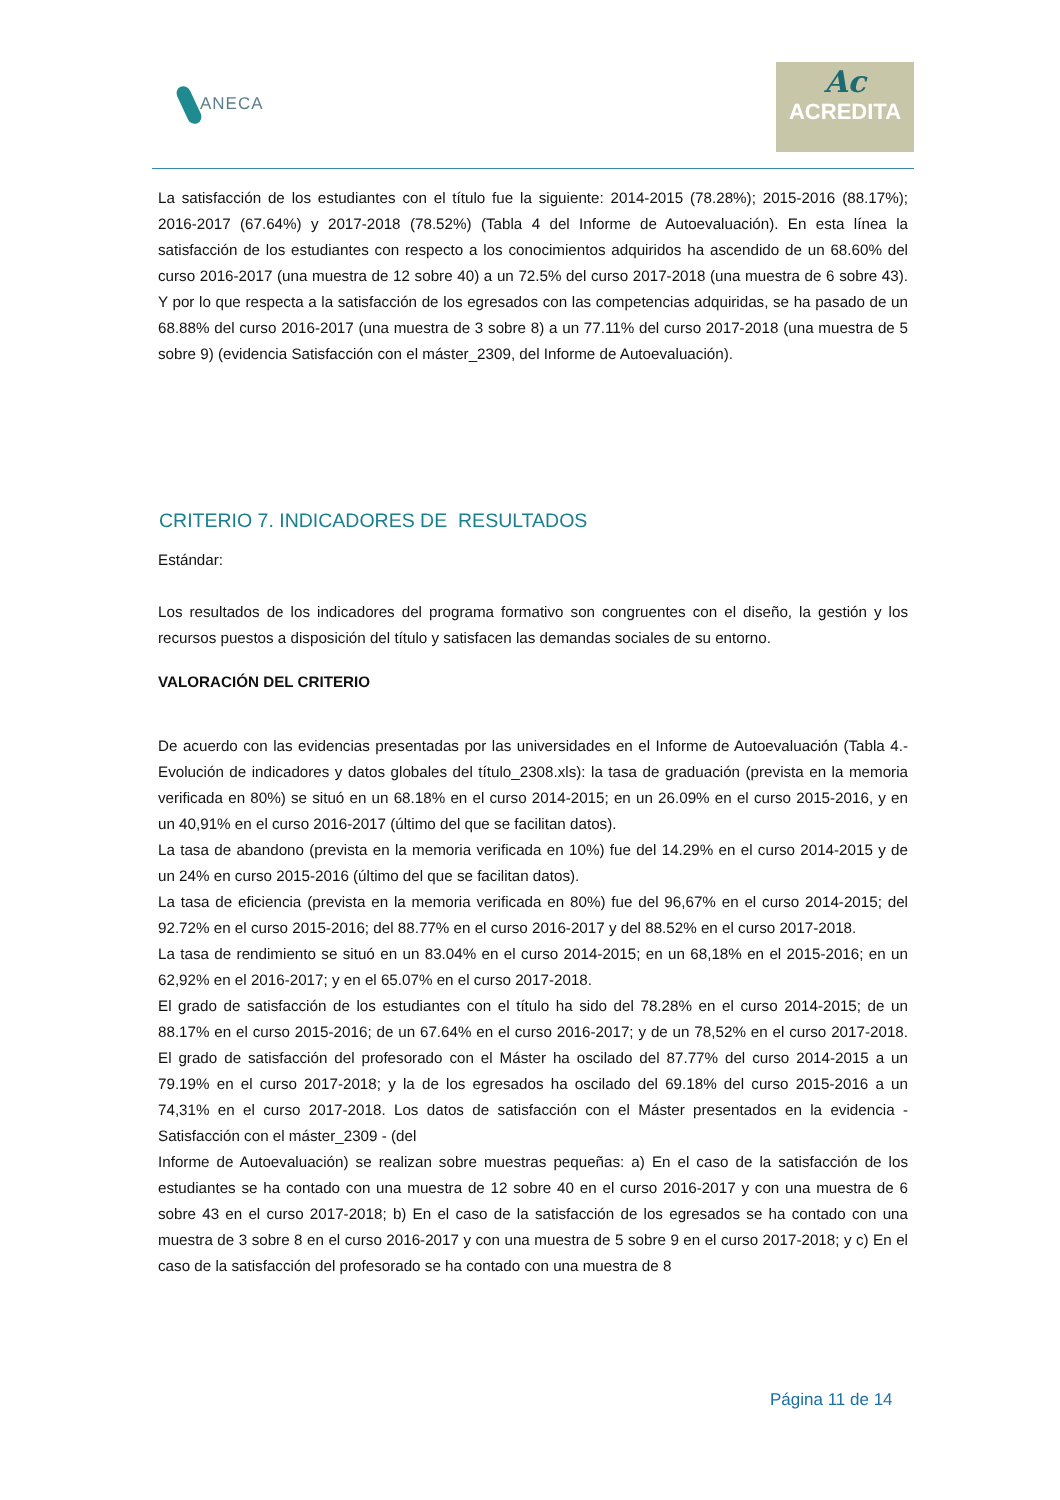ANECA
Ac
ACREDITA
La satisfacción de los estudiantes con el título fue la siguiente: 2014-2015 (78.28%); 2015-2016 (88.17%); 2016-2017 (67.64%) y 2017-2018 (78.52%) (Tabla 4 del Informe de Autoevaluación). En esta línea la satisfacción de los estudiantes con respecto a los conocimientos adquiridos ha ascendido de un 68.60% del curso 2016-2017 (una muestra de 12 sobre 40) a un 72.5% del curso 2017-2018 (una muestra de 6 sobre 43). Y por lo que respecta a la satisfacción de los egresados con las competencias adquiridas, se ha pasado de un 68.88% del curso 2016-2017 (una muestra de 3 sobre 8) a un 77.11% del curso 2017-2018 (una muestra de 5 sobre 9) (evidencia Satisfacción con el máster_2309, del Informe de Autoevaluación).
CRITERIO 7. INDICADORES DE RESULTADOS
Estándar:
Los resultados de los indicadores del programa formativo son congruentes con el diseño, la gestión y los recursos puestos a disposición del título y satisfacen las demandas sociales de su entorno.
VALORACIÓN DEL CRITERIO
De acuerdo con las evidencias presentadas por las universidades en el Informe de Autoevaluación (Tabla 4.- Evolución de indicadores y datos globales del título_2308.xls): la tasa de graduación (prevista en la memoria verificada en 80%) se situó en un 68.18% en el curso 2014-2015; en un 26.09% en el curso 2015-2016, y en un 40,91% en el curso 2016-2017 (último del que se facilitan datos).
La tasa de abandono (prevista en la memoria verificada en 10%) fue del 14.29% en el curso 2014-2015 y de un 24% en curso 2015-2016 (último del que se facilitan datos).
La tasa de eficiencia (prevista en la memoria verificada en 80%) fue del 96,67% en el curso 2014-2015; del 92.72% en el curso 2015-2016; del 88.77% en el curso 2016-2017 y del 88.52% en el curso 2017-2018.
La tasa de rendimiento se situó en un 83.04% en el curso 2014-2015; en un 68,18% en el 2015-2016; en un 62,92% en el 2016-2017; y en el 65.07% en el curso 2017-2018.
El grado de satisfacción de los estudiantes con el título ha sido del 78.28% en el curso 2014-2015; de un 88.17% en el curso 2015-2016; de un 67.64% en el curso 2016-2017; y de un 78,52% en el curso 2017-2018. El grado de satisfacción del profesorado con el Máster ha oscilado del 87.77% del curso 2014-2015 a un 79.19% en el curso 2017-2018; y la de los egresados ha oscilado del 69.18% del curso 2015-2016 a un 74,31% en el curso 2017-2018. Los datos de satisfacción con el Máster presentados en la evidencia - Satisfacción con el máster_2309 - (del
Informe de Autoevaluación) se realizan sobre muestras pequeñas: a) En el caso de la satisfacción de los estudiantes se ha contado con una muestra de 12 sobre 40 en el curso 2016-2017 y con una muestra de 6 sobre 43 en el curso 2017-2018; b) En el caso de la satisfacción de los egresados se ha contado con una muestra de 3 sobre 8 en el curso 2016-2017 y con una muestra de 5 sobre 9 en el curso 2017-2018; y c) En el caso de la satisfacción del profesorado se ha contado con una muestra de 8
Página 11 de 14